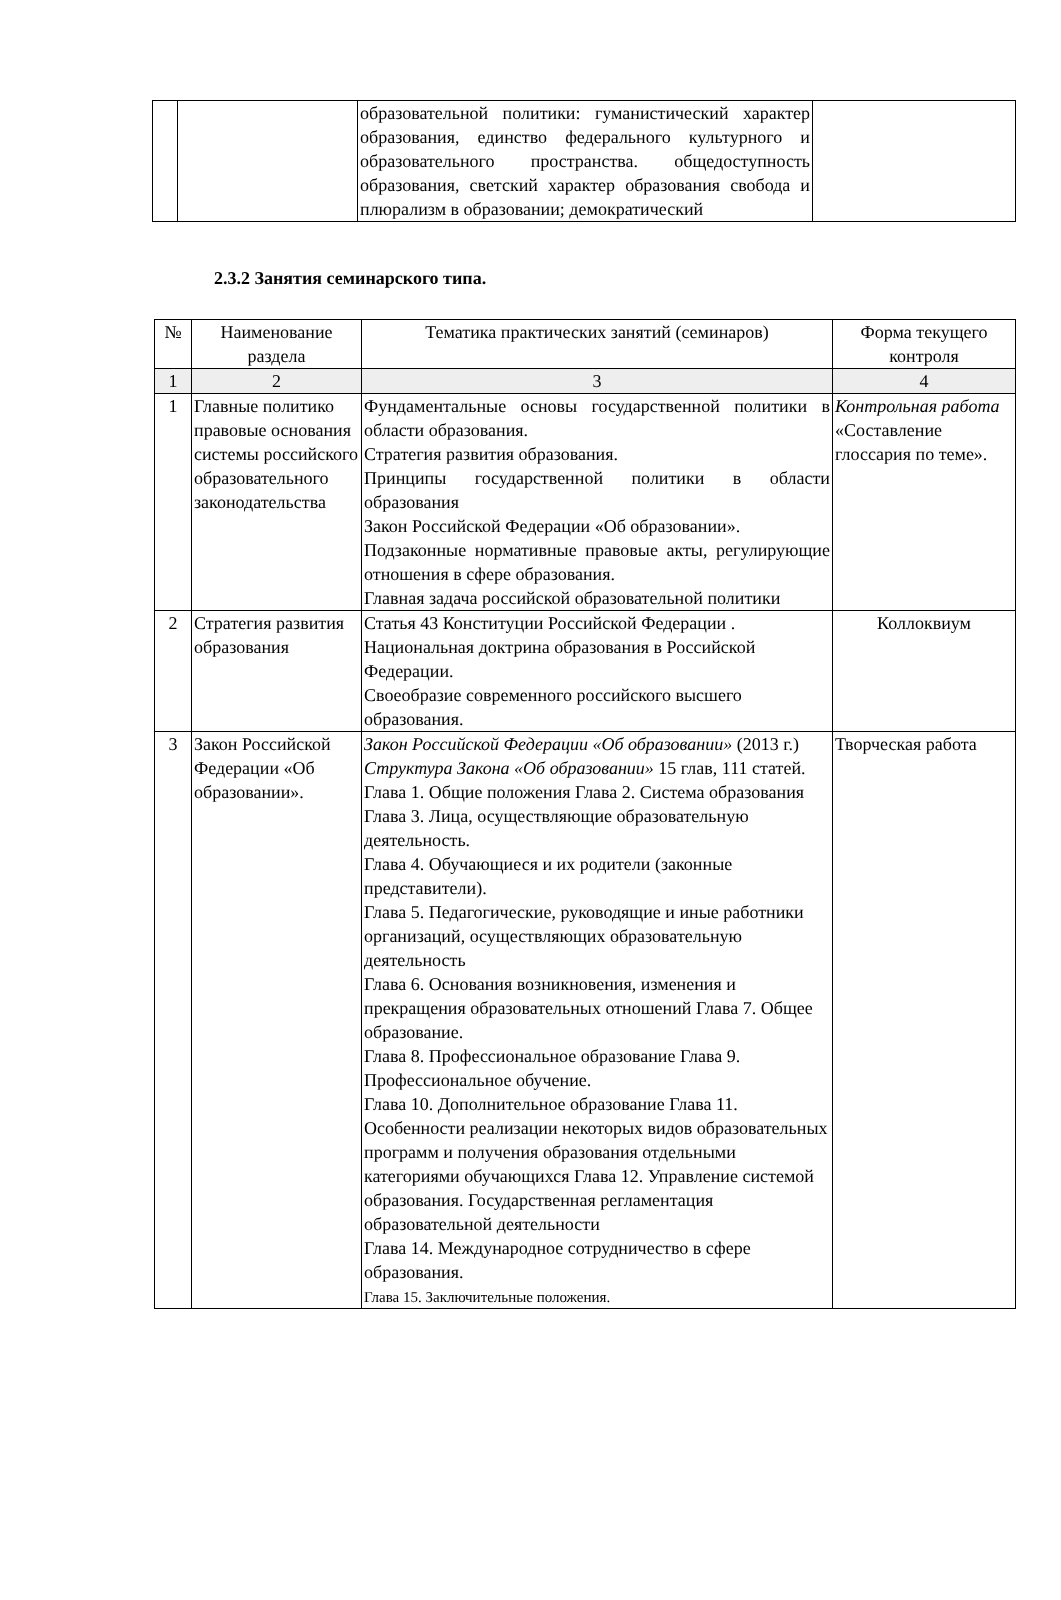| | | образовательной политики: гуманистический характер образования, единство федерального культурного и образовательного пространства. общедоступность образования, светский характер образования свобода и плюрализм в образовании; демократический | |
2.3.2 Занятия семинарского типа.
| № | Наименование раздела | Тематика практических занятий (семинаров) | Форма текущего контроля |
| --- | --- | --- | --- |
| 1 | 2 | 3 | 4 |
| 1 | Главные политико правовые основания системы российского образовательного законодательства | Фундаментальные основы государственной политики в области образования. Стратегия развития образования. Принципы государственной политики в области образования Закон Российской Федерации «Об образовании». Подзаконные нормативные правовые акты, регулирующие отношения в сфере образования. Главная задача российской образовательной политики | Контрольная работа «Составление глоссария по теме». |
| 2 | Стратегия развития образования | Статья 43 Конституции Российской Федерации . Национальная доктрина образования в Российской Федерации. Своеобразие современного российского высшего образования. | Коллоквиум |
| 3 | Закон Российской Федерации «Об образовании». | Закон Российской Федерации «Об образовании» (2013 г.) Структура Закона «Об образовании» 15 глав, 111 статей. Глава 1. Общие положения Глава 2. Система образования Глава 3. Лица, осуществляющие образовательную деятельность. Глава 4. Обучающиеся и их родители (законные представители). Глава 5. Педагогические, руководящие и иные работники организаций, осуществляющих образовательную деятельность Глава 6. Основания возникновения, изменения и прекращения образовательных отношений Глава 7. Общее образование. Глава 8. Профессиональное образование Глава 9. Профессиональное обучение. Глава 10. Дополнительное образование Глава 11. Особенности реализации некоторых видов образовательных программ и получения образования отдельными категориями обучающихся Глава 12. Управление системой образования. Государственная регламентация образовательной деятельности Глава 14. Международное сотрудничество в сфере образования. Глава 15. Заключительные положения. | Творческая работа |